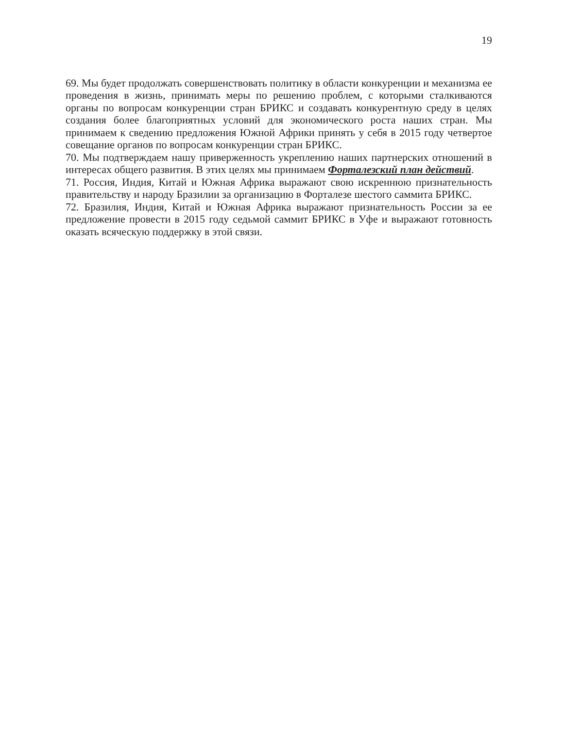19
69. Мы будет продолжать совершенствовать политику в области конкуренции и механизма ее проведения в жизнь, принимать меры по решению проблем, с которыми сталкиваются органы по вопросам конкуренции стран БРИКС и создавать конкурентную среду в целях создания более благоприятных условий для экономического роста наших стран. Мы принимаем к сведению предложения Южной Африки принять у себя в 2015 году четвертое совещание органов по вопросам конкуренции стран БРИКС.
70. Мы подтверждаем нашу приверженность укреплению наших партнерских отношений в интересах общего развития. В этих целях мы принимаем Форталезский план действий.
71. Россия, Индия, Китай и Южная Африка выражают свою искреннюю признательность правительству и народу Бразилии за организацию в Форталезе шестого саммита БРИКС.
72. Бразилия, Индия, Китай и Южная Африка выражают признательность России за ее предложение провести в 2015 году седьмой саммит БРИКС в Уфе и выражают готовность оказать всяческую поддержку в этой связи.